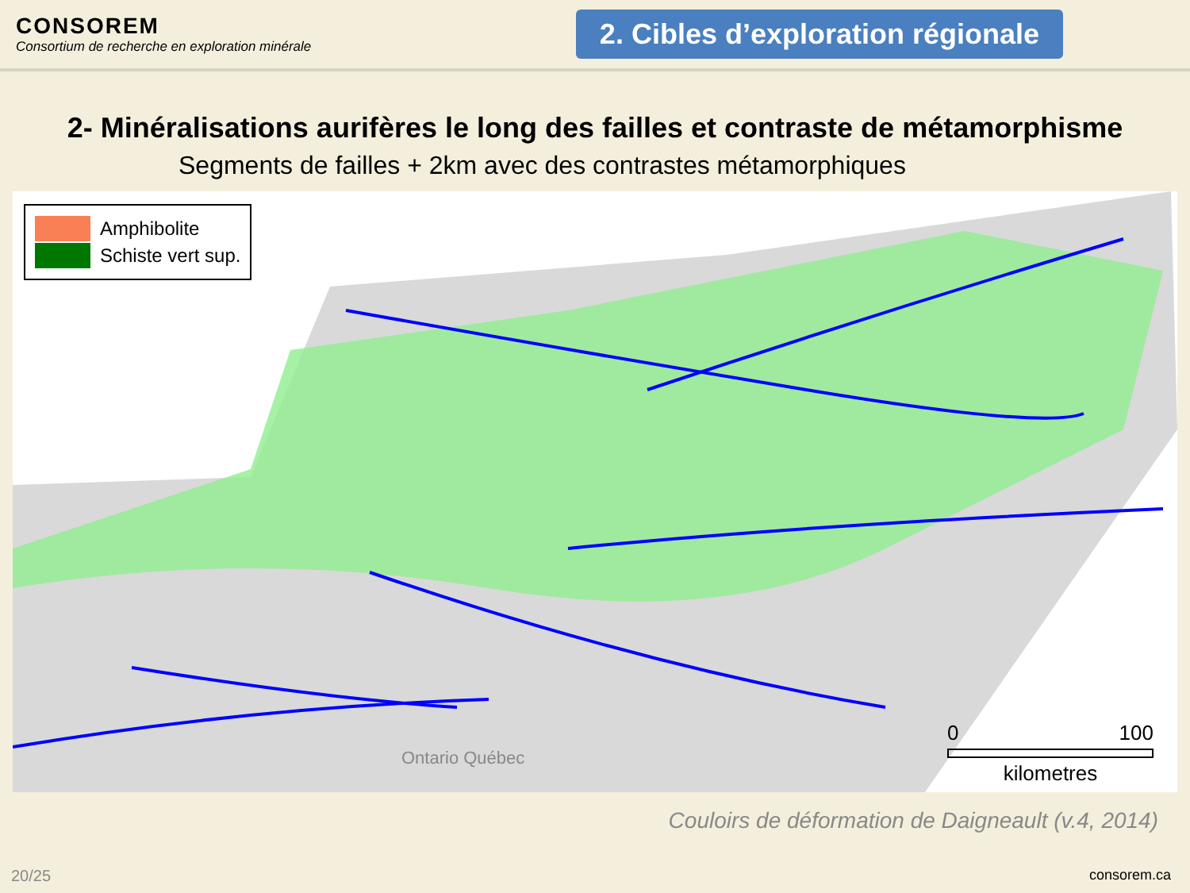CONSOREM
Consortium de recherche en exploration minérale
2. Cibles d’exploration régionale
2- Minéralisations aurifères le long des failles et contraste de métamorphisme
Segments de failles + 2km avec des contrastes métamorphiques
Amphibolite
Schiste vert sup.
Ontario Québec
0 100
kilometres
Couloirs de déformation de Daigneault (v.4, 2014)
20/25 consorem.ca